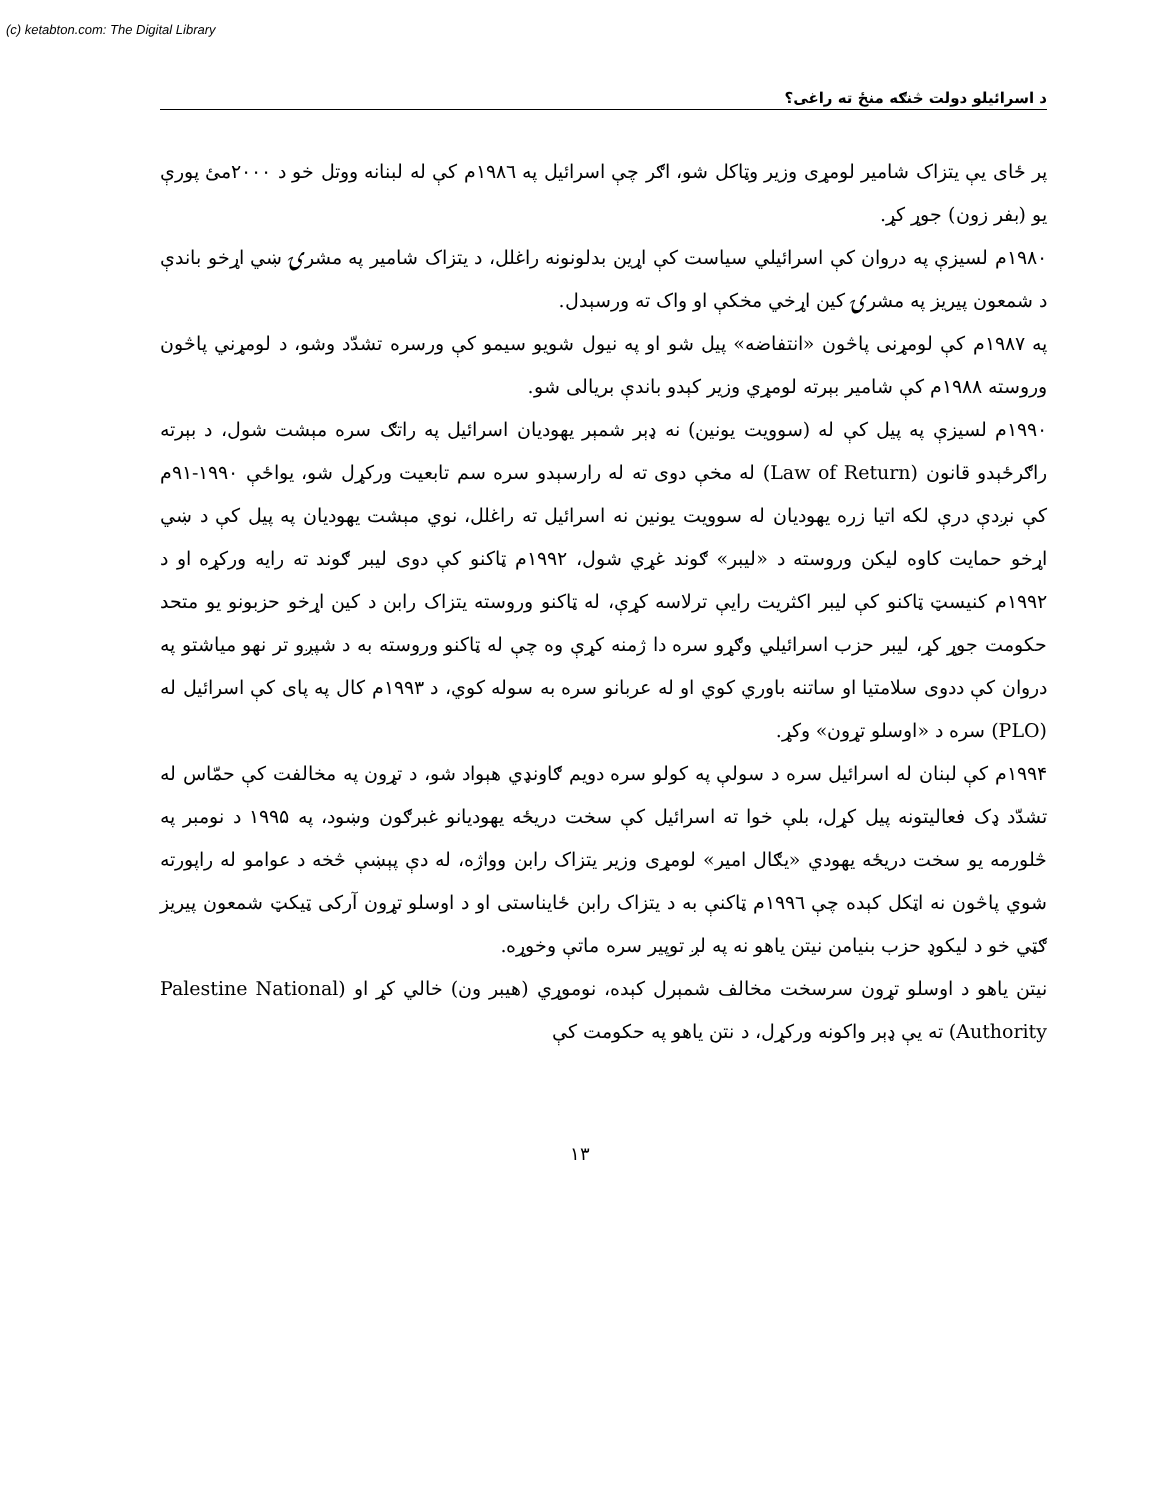(c) ketabton.com: The Digital Library
د اسرائیلو دولت څنګه منځ ته راغی؟
پر ځای یې یتزاک شامیر لومړی وزیر وټاکل شو، اګر چې اسرائیل په ۱۹۸٦م کې له لبنانه ووتل خو د ۲۰۰۰مئ پورې یو (بفر زون) جوړ کړ.
۱۹۸۰م لسیزې په دروان کې اسرائیلي سیاست کې اړین بدلونونه راغلل، د یتزاک شامیر په مشرۍ ښي اړخو باندې د شمعون پیریز په مشرۍ کین اړخي مخکې او واک ته ورسېدل.
په ۱۹۸۷م کې لومړنی پاڅون «انتفاضه» پیل شو او په نیول شویو سیمو کې ورسره تشدّد وشو، د لومړني پاڅون وروسته ۱۹۸۸م کې شامیر بېرته لومړي وزیر کېدو باندې بریالی شو.
۱۹۹۰م لسیزې په پیل کې له (سوویت یونین) نه ډېر شمېر یهودیان اسرائیل په راتګ سره مېشت شول، د بېرته راګرځېدو قانون (Law of Return) له مخې دوی ته له رارسېدو سره سم تابعیت ورکړل شو، یواځې ۱۹۹۰-۹۱م کې نږدې درې لکه اتیا زره یهودیان له سوویت یونین نه اسرائیل ته راغلل، نوي مېشت یهودیان په پیل کې د ښي اړخو حمایت کاوه لیکن وروسته د «لیبر» ګوند غړي شول، ۱۹۹۲م ټاکنو کې دوی لیبر ګوند ته رایه ورکړه او د ۱۹۹۲م کنیسټ ټاکنو کې لیبر اکثریت رایې ترلاسه کړې، له ټاکنو وروسته یتزاک رابن د کین اړخو حزبونو یو متحد حکومت جوړ کړ، لیبر حزب اسرائیلي وګړو سره دا ژمنه کړې وه چې له ټاکنو وروسته به د شپږو تر نهو میاشتو په دروان کې ددوی سلامتیا او ساتنه باوري کوي او له عربانو سره به سوله کوي، د ۱۹۹۳م کال په پای کې اسرائیل له (PLO) سره د «اوسلو تړون» وکړ.
۱۹۹۴م کې لبنان له اسرائیل سره د سولې په کولو سره دویم ګاونډي هېواد شو، د تړون په مخالفت کې حمّاس له تشدّد ډک فعالیتونه پیل کړل، بلې خوا ته اسرائیل کې سخت دریځه یهودیانو غبرګون وښود، په ۱۹۹۵ د نومبر په څلورمه یو سخت دریځه یهودي «یګال امیر» لومړی وزیر یتزاک رابن وواژه، له دې پېښې څخه د عوامو له راپورته شوي پاڅون نه اټکل کېده چې ۱۹۹٦م ټاکنې به د یتزاک رابن ځایناستی او د اوسلو تړون آرکی ټیکټ شمعون پیریز ګټي خو د لیکوډ حزب بنیامن نیتن یاهو نه په لږ توپیر سره ماتې وخوړه.
نیتن یاهو د اوسلو تړون سرسخت مخالف شمېرل کېده، نوموړي (هیبر ون) خالي کړ او (Palestine National Authority) ته یې ډېر واکونه ورکړل، د نتن یاهو په حکومت کې
۱۳